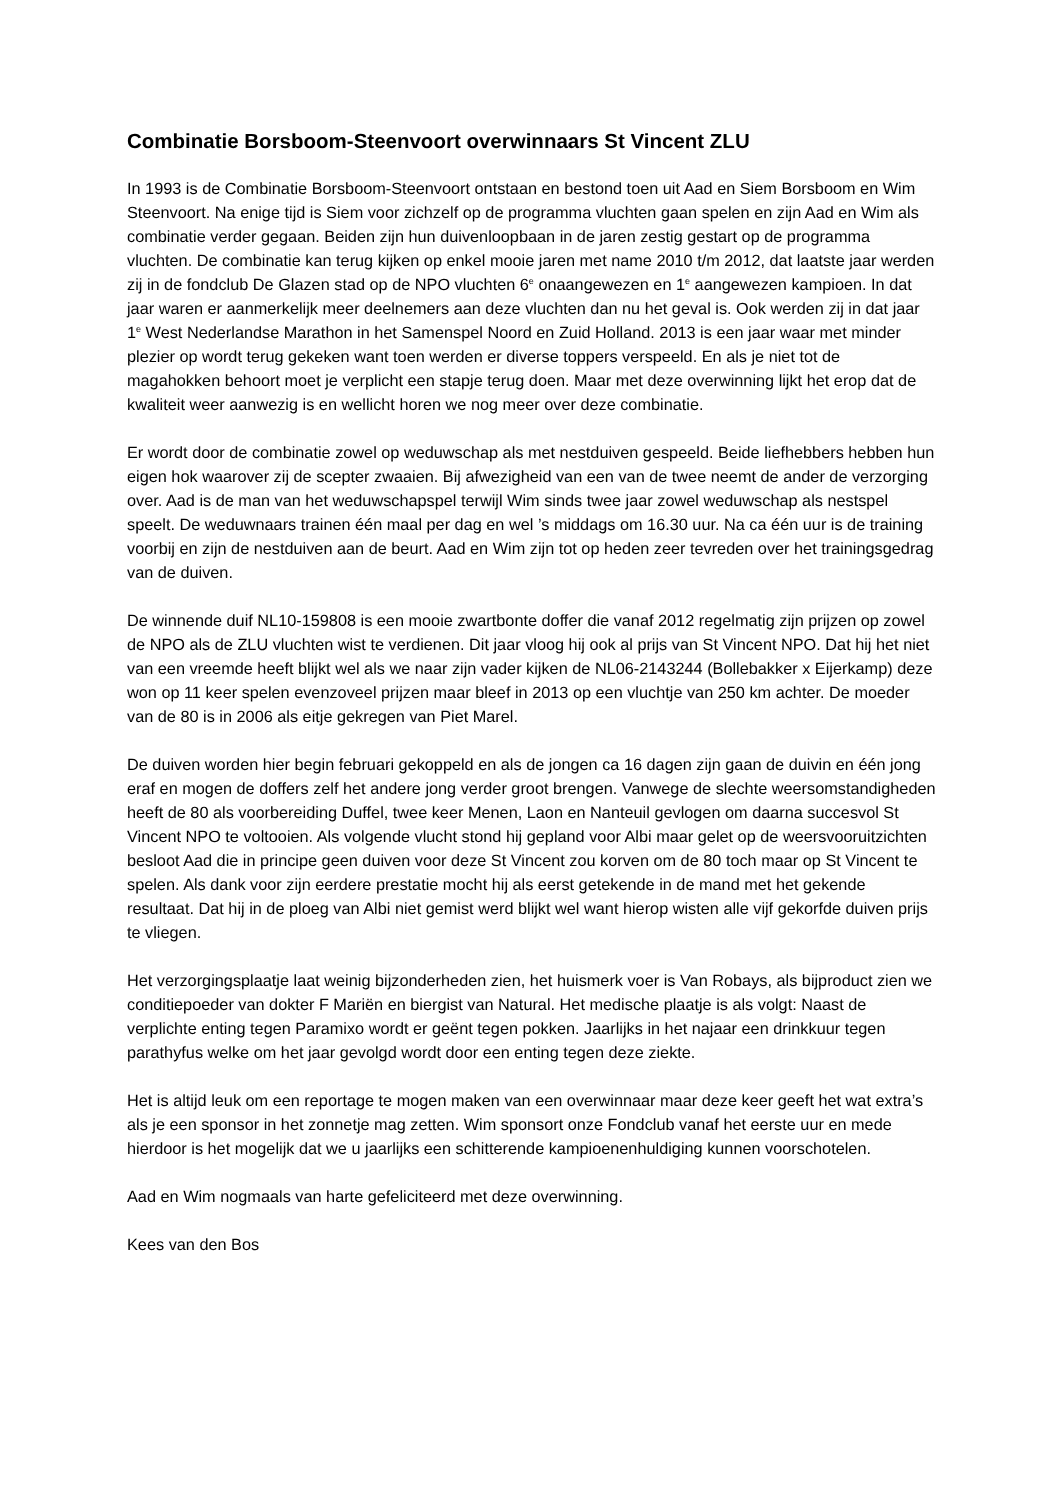Combinatie Borsboom-Steenvoort overwinnaars St Vincent ZLU
In 1993 is de Combinatie Borsboom-Steenvoort ontstaan en bestond toen uit Aad en Siem Borsboom en Wim Steenvoort. Na enige tijd is Siem voor zichzelf op de programma vluchten gaan spelen en zijn Aad en Wim als combinatie verder gegaan. Beiden zijn hun duivenloopbaan in de jaren zestig gestart op de programma vluchten. De combinatie kan terug kijken op enkel mooie jaren met name 2010 t/m 2012, dat laatste jaar werden zij in de fondclub De Glazen stad op de NPO vluchten 6<sup>e</sup> onaangewezen en 1<sup>e</sup> aangewezen kampioen. In dat jaar waren er aanmerkelijk meer deelnemers aan deze vluchten dan nu het geval is. Ook werden zij in dat jaar 1<sup>e</sup> West Nederlandse Marathon in het Samenspel Noord en Zuid Holland. 2013 is een jaar waar met minder plezier op wordt terug gekeken want toen werden er diverse toppers verspeeld. En als je niet tot de magahokken behoort moet je verplicht een stapje terug doen. Maar met deze overwinning lijkt het erop dat de kwaliteit weer aanwezig is en wellicht horen we nog meer over deze combinatie.
Er wordt door de combinatie zowel op weduwschap als met nestduiven gespeeld. Beide liefhebbers hebben hun eigen hok waarover zij de scepter zwaaien. Bij afwezigheid van een van de twee neemt de ander de verzorging over. Aad is de man van het weduwschapspel terwijl Wim sinds twee jaar zowel weduwschap als nestspel speelt. De weduwnaars trainen één maal per dag en wel ’s middags om 16.30 uur. Na ca één uur is de training voorbij en zijn de nestduiven aan de beurt. Aad en Wim zijn tot op heden zeer tevreden over het trainingsgedrag van de duiven.
De winnende duif NL10-159808 is een mooie zwartbonte doffer die vanaf 2012 regelmatig zijn prijzen op zowel de NPO als de ZLU vluchten wist te verdienen. Dit jaar vloog hij ook al prijs van St Vincent NPO. Dat hij het niet van een vreemde heeft blijkt wel als we naar zijn vader kijken de NL06-2143244 (Bollebakker x Eijerkamp) deze won op 11 keer spelen evenzoveel prijzen maar bleef in 2013 op een vluchtje van 250 km achter. De moeder van de 80 is in 2006 als eitje gekregen van Piet Marel.
De duiven worden hier begin februari gekoppeld en als de jongen ca 16 dagen zijn gaan de duivin en één jong eraf en mogen de doffers zelf het andere jong verder groot brengen. Vanwege de slechte weersomstandigheden heeft de 80 als voorbereiding Duffel, twee keer Menen, Laon en Nanteuil gevlogen om daarna succesvol St Vincent NPO te voltooien. Als volgende vlucht stond hij gepland voor Albi maar gelet op de weersvooruitzichten besloot Aad die in principe geen duiven voor deze St Vincent zou korven om de 80 toch maar op St Vincent te spelen. Als dank voor zijn eerdere prestatie mocht hij als eerst getekende in de mand met het gekende resultaat. Dat hij in de ploeg van Albi niet gemist werd blijkt wel want hierop wisten alle vijf gekorfde duiven prijs te vliegen.
Het verzorgingsplaatje laat weinig bijzonderheden zien, het huismerk voer is Van Robays, als bijproduct zien we conditiepoeder van dokter F Mariën en biergist van Natural. Het medische plaatje is als volgt: Naast de verplichte enting tegen Paramixo wordt er geënt tegen pokken. Jaarlijks in het najaar een drinkkuur tegen parathyfus welke om het jaar gevolgd wordt door een enting tegen deze ziekte.
Het is altijd leuk om een reportage te mogen maken van een overwinnaar maar deze keer geeft het wat extra’s als je een sponsor in het zonnetje mag zetten. Wim sponsort onze Fondclub vanaf het eerste uur en mede hierdoor is het mogelijk dat we u jaarlijks een schitterende kampioenenhuldiging kunnen voorschotelen.
Aad en Wim nogmaals van harte gefeliciteerd met deze overwinning.
Kees van den Bos